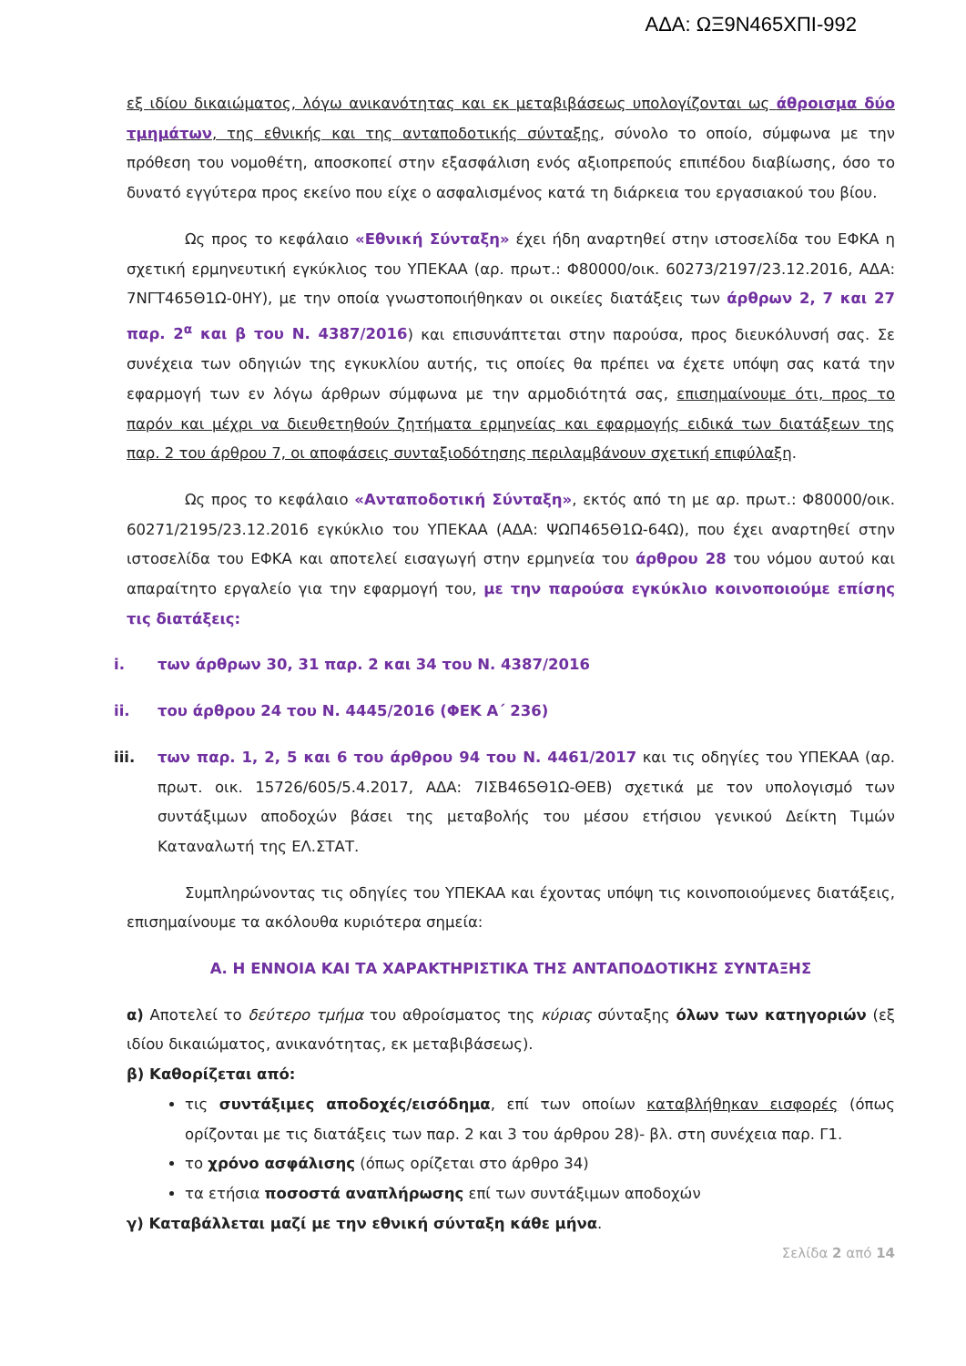ΑΔΑ: ΩΞ9Ν465ΧΠΙ-992
εξ ιδίου δικαιώματος, λόγω ανικανότητας και εκ μεταβιβάσεως υπολογίζονται ως άθροισμα δύο τμημάτων, της εθνικής και της ανταποδοτικής σύνταξης, σύνολο το οποίο, σύμφωνα με την πρόθεση του νομοθέτη, αποσκοπεί στην εξασφάλιση ενός αξιοπρεπούς επιπέδου διαβίωσης, όσο το δυνατό εγγύτερα προς εκείνο που είχε ο ασφαλισμένος κατά τη διάρκεια του εργασιακού του βίου.
Ως προς το κεφάλαιο «Εθνική Σύνταξη» έχει ήδη αναρτηθεί στην ιστοσελίδα του ΕΦΚΑ η σχετική ερμηνευτική εγκύκλιος του ΥΠΕΚΑΑ (αρ. πρωτ.: Φ80000/οικ. 60273/2197/23.12.2016, ΑΔΑ: 7ΝΓΤ465Θ1Ω-0ΗΥ), με την οποία γνωστοποιήθηκαν οι οικείες διατάξεις των άρθρων 2, 7 και 27 παρ. 2<sup>α</sup> και β του Ν. 4387/2016) και επισυνάπτεται στην παρούσα, προς διευκόλυνσή σας. Σε συνέχεια των οδηγιών της εγκυκλίου αυτής, τις οποίες θα πρέπει να έχετε υπόψη σας κατά την εφαρμογή των εν λόγω άρθρων σύμφωνα με την αρμοδιότητά σας, επισημαίνουμε ότι, προς το παρόν και μέχρι να διευθετηθούν ζητήματα ερμηνείας και εφαρμογής ειδικά των διατάξεων της παρ. 2 του άρθρου 7, οι αποφάσεις συνταξιοδότησης περιλαμβάνουν σχετική επιφύλαξη.
Ως προς το κεφάλαιο «Ανταποδοτική Σύνταξη», εκτός από τη με αρ. πρωτ.: Φ80000/οικ. 60271/2195/23.12.2016 εγκύκλιο του ΥΠΕΚΑΑ (ΑΔΑ: ΨΩΠ465Θ1Ω-64Ω), που έχει αναρτηθεί στην ιστοσελίδα του ΕΦΚΑ και αποτελεί εισαγωγή στην ερμηνεία του άρθρου 28 του νόμου αυτού και απαραίτητο εργαλείο για την εφαρμογή του, με την παρούσα εγκύκλιο κοινοποιούμε επίσης τις διατάξεις:
i. των άρθρων 30, 31 παρ. 2 και 34 του Ν. 4387/2016
ii. του άρθρου 24 του Ν. 4445/2016 (ΦΕΚ Α΄ 236)
iii. των παρ. 1, 2, 5 και 6 του άρθρου 94 του Ν. 4461/2017 και τις οδηγίες του ΥΠΕΚΑΑ (αρ. πρωτ. οικ. 15726/605/5.4.2017, ΑΔΑ: 7ΙΣΒ465Θ1Ω-ΘΕΒ) σχετικά με τον υπολογισμό των συντάξιμων αποδοχών βάσει της μεταβολής του μέσου ετήσιου γενικού Δείκτη Τιμών Καταναλωτή της ΕΛ.ΣΤΑΤ.
Συμπληρώνοντας τις οδηγίες του ΥΠΕΚΑΑ και έχοντας υπόψη τις κοινοποιούμενες διατάξεις, επισημαίνουμε τα ακόλουθα κυριότερα σημεία:
Α. Η ΕΝΝΟΙΑ ΚΑΙ ΤΑ ΧΑΡΑΚΤΗΡΙΣΤΙΚΑ ΤΗΣ ΑΝΤΑΠΟΔΟΤΙΚΗΣ ΣΥΝΤΑΞΗΣ
α) Αποτελεί το δεύτερο τμήμα του αθροίσματος της κύριας σύνταξης όλων των κατηγοριών (εξ ιδίου δικαιώματος, ανικανότητας, εκ μεταβιβάσεως).
β) Καθορίζεται από:
τις συντάξιμες αποδοχές/εισόδημα, επί των οποίων καταβλήθηκαν εισφορές (όπως ορίζονται με τις διατάξεις των παρ. 2 και 3 του άρθρου 28)- βλ. στη συνέχεια παρ. Γ1.
το χρόνο ασφάλισης (όπως ορίζεται στο άρθρο 34)
τα ετήσια ποσοστά αναπλήρωσης επί των συντάξιμων αποδοχών
γ) Καταβάλλεται μαζί με την εθνική σύνταξη κάθε μήνα.
Σελίδα 2 από 14